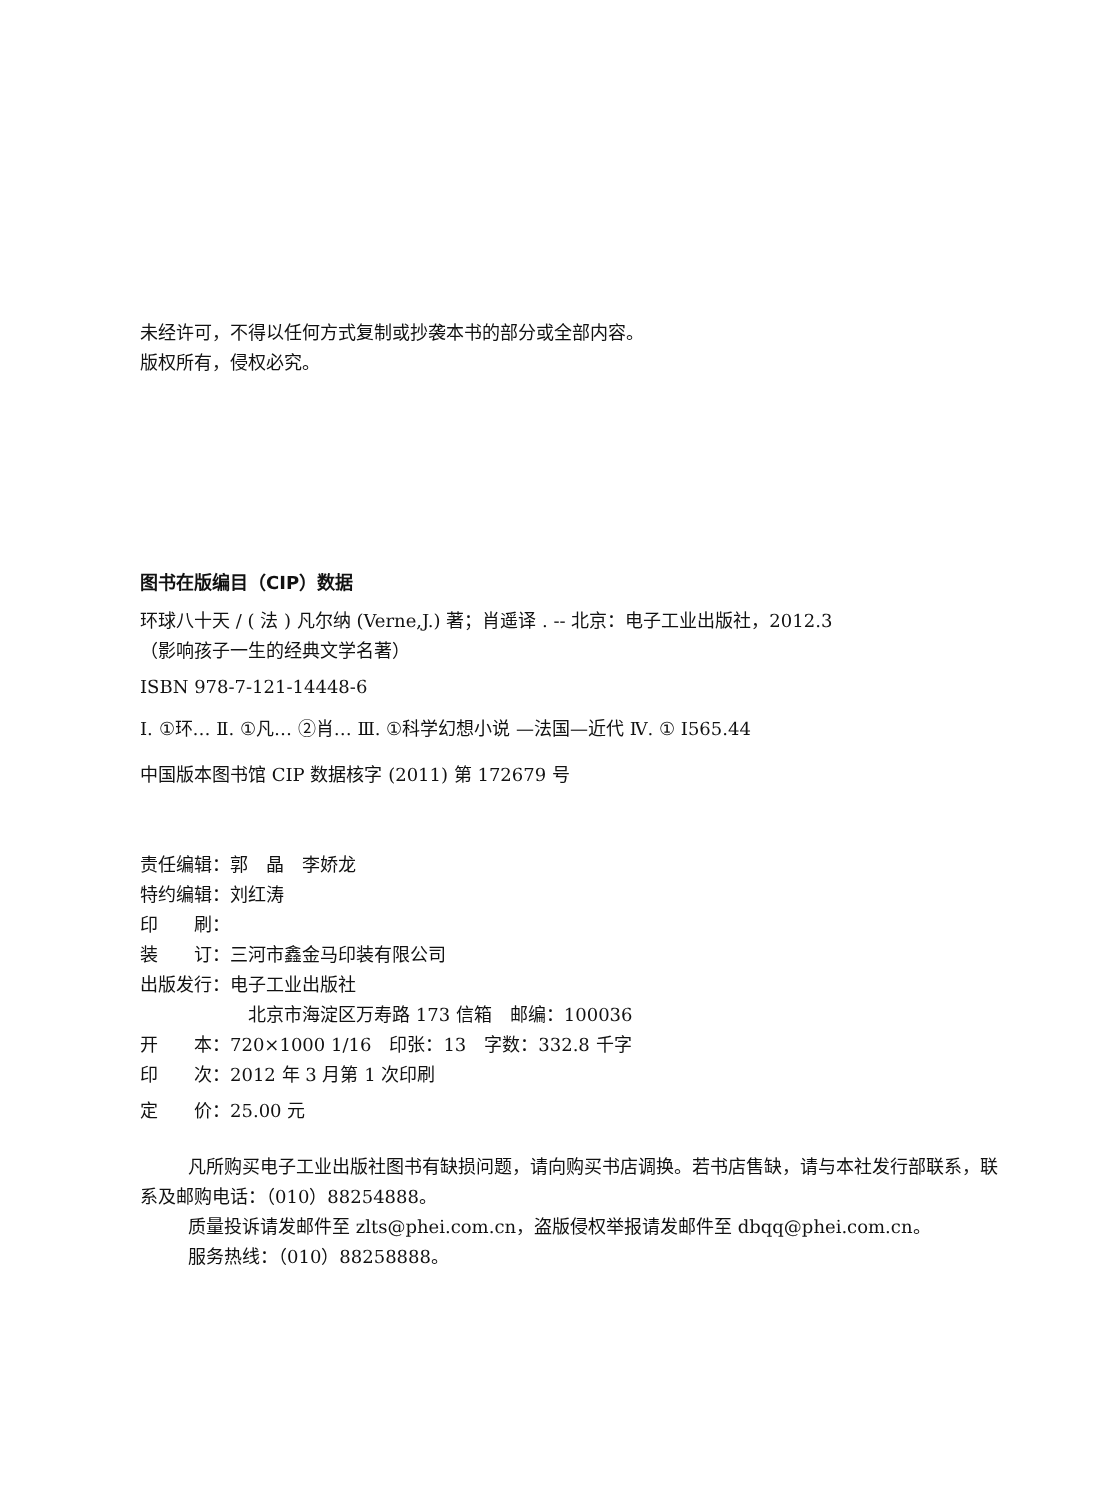未经许可，不得以任何方式复制或抄袭本书的部分或全部内容。
版权所有，侵权必究。
图书在版编目（CIP）数据
环球八十天 / ( 法 ) 凡尔纳 (Verne,J.) 著；肖遥译 . -- 北京：电子工业出版社，2012.3
（影响孩子一生的经典文学名著）
ISBN 978-7-121-14448-6
Ⅰ. ①环… Ⅱ. ①凡… ②肖… Ⅲ. ①科学幻想小说 —法国—近代 Ⅳ. ① I565.44
中国版本图书馆 CIP 数据核字 (2011) 第 172679 号
责任编辑：郭　晶　李娇龙
特约编辑：刘红涛
印　　刷：
装　　订：三河市鑫金马印装有限公司
出版发行：电子工业出版社
北京市海淀区万寿路 173 信箱　邮编：100036
开　　本：720×1000 1/16　印张：13　字数：332.8 千字
印　　次：2012 年 3 月第 1 次印刷
定　　价：25.00 元
凡所购买电子工业出版社图书有缺损问题，请向购买书店调换。若书店售缺，请与本社发行部联系，联系及邮购电话：（010）88254888。
质量投诉请发邮件至 zlts@phei.com.cn，盗版侵权举报请发邮件至 dbqq@phei.com.cn。
服务热线：（010）88258888。